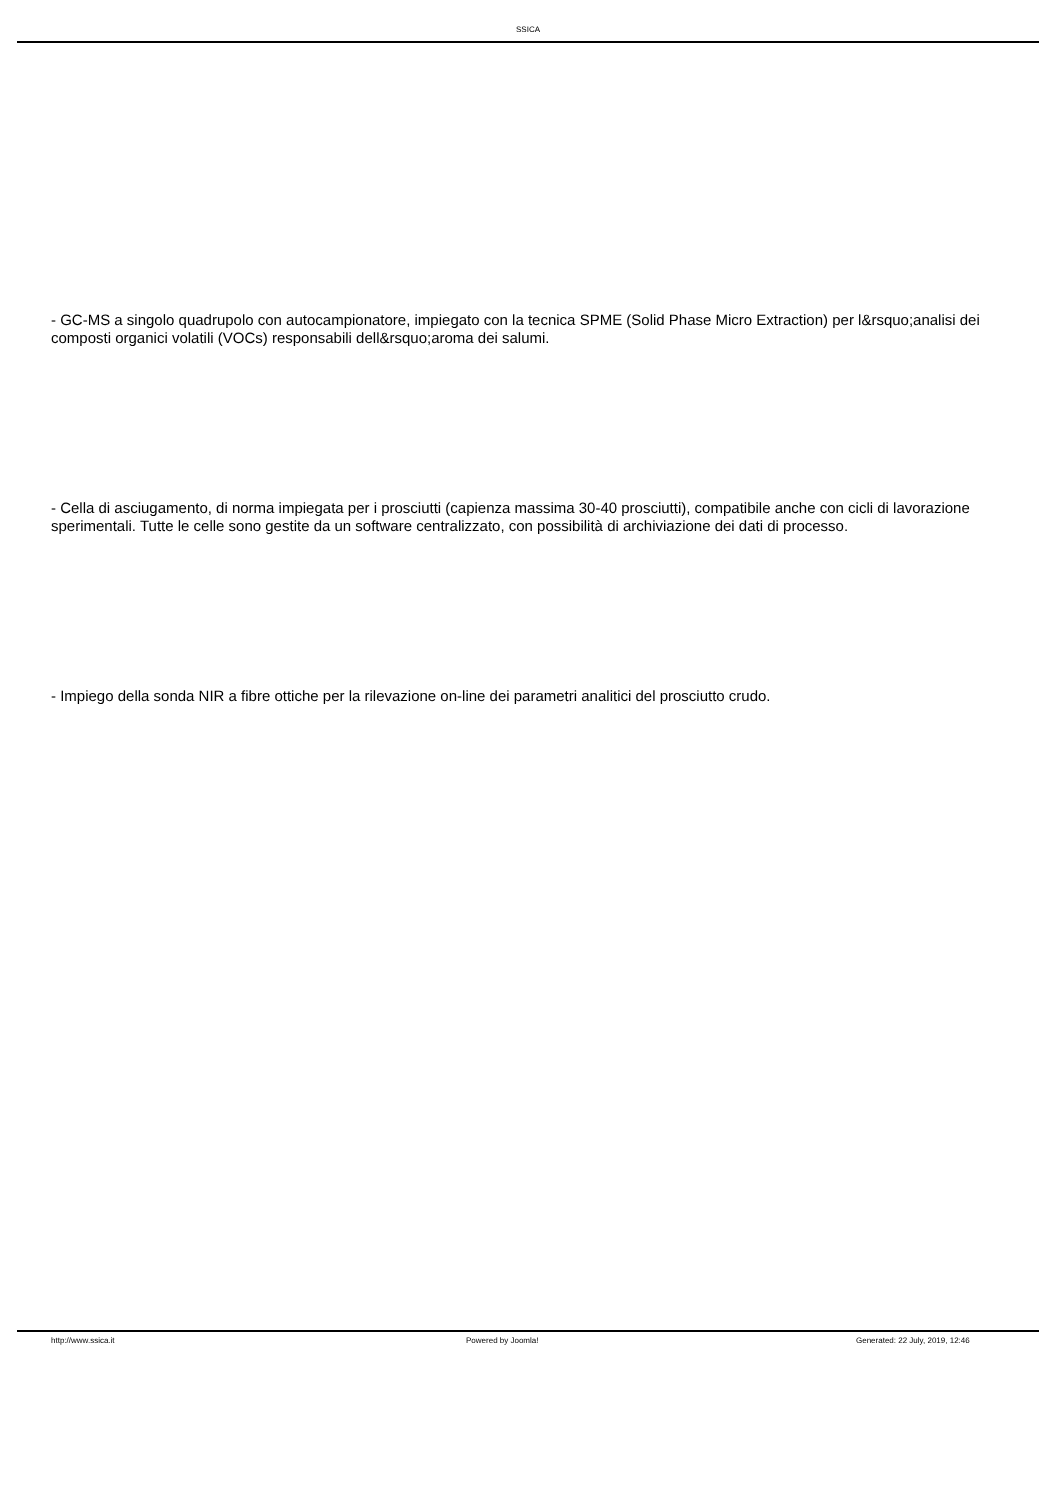SSICA
- GC-MS a singolo quadrupolo con autocampionatore, impiegato con la tecnica SPME (Solid Phase Micro Extraction) per l&rsquo;analisi dei composti organici volatili (VOCs) responsabili dell&rsquo;aroma dei salumi.
- Cella di asciugamento, di norma impiegata per i prosciutti (capienza massima 30-40 prosciutti), compatibile anche con cicli di lavorazione sperimentali. Tutte le celle sono gestite da un software centralizzato, con possibilità di archiviazione dei dati di processo.
- Impiego della sonda NIR a fibre ottiche per la rilevazione on-line dei parametri analitici del prosciutto crudo.
http://www.ssica.it Powered by Joomla! Generated: 22 July, 2019, 12:46